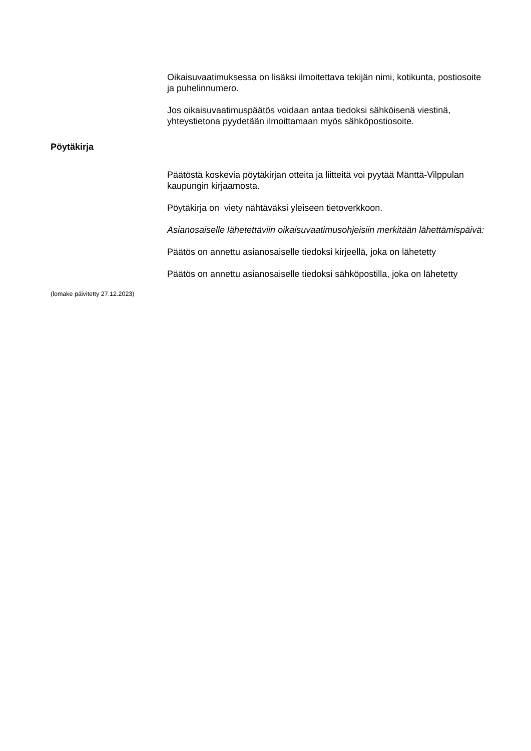Oikaisuvaatimuksessa on lisäksi ilmoitettava tekijän nimi, kotikunta, postiosoite ja puhelinnumero.
Jos oikaisuvaatimuspäätös voidaan antaa tiedoksi sähköisenä viestinä, yhteystietona pyydetään ilmoittamaan myös sähköpostiosoite.
Pöytäkirja
Päätöstä koskevia pöytäkirjan otteita ja liitteitä voi pyytää Mänttä-Vilppulan kaupungin kirjaamosta.
Pöytäkirja on viety nähtäväksi yleiseen tietoverkkoon.
Asianosaiselle lähetettäviin oikaisuvaatimusohjeisiin merkitään lähettämispäivä:
Päätös on annettu asianosaiselle tiedoksi kirjeellä, joka on lähetetty
Päätös on annettu asianosaiselle tiedoksi sähköpostilla, joka on lähetetty
(lomake päivitetty 27.12.2023)